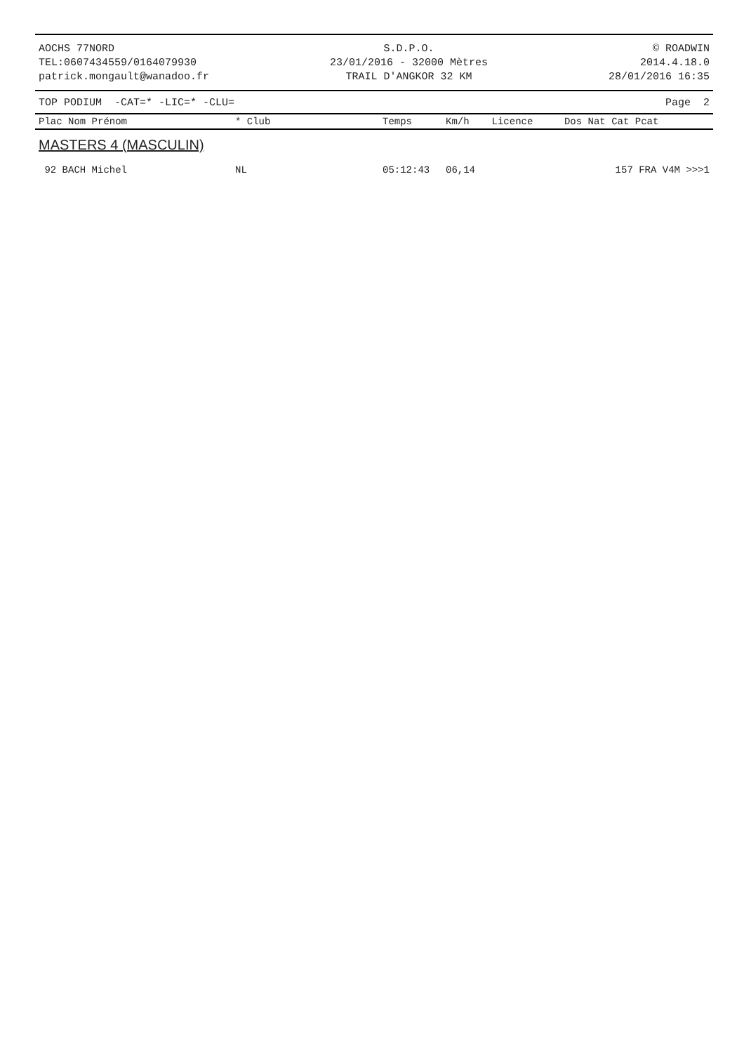AOCHS 77NORD
TEL:0607434559/0164079930
patrick.mongault@wanadoo.fr
S.D.P.O.
23/01/2016 - 32000 Mètres
TRAIL D'ANGKOR 32 KM
© ROADWIN
2014.4.18.0
28/01/2016 16:35
TOP PODIUM -CAT=* -LIC=* -CLU= Page 2
| Plac Nom Prénom | * Club | Temps | Km/h | Licence | Dos Nat Cat Pcat |
| --- | --- | --- | --- | --- | --- |
MASTERS 4 (MASCULIN)
| 92 BACH Michel | NL | 05:12:43 | 06,14 | | 157 FRA V4M >>>1 |